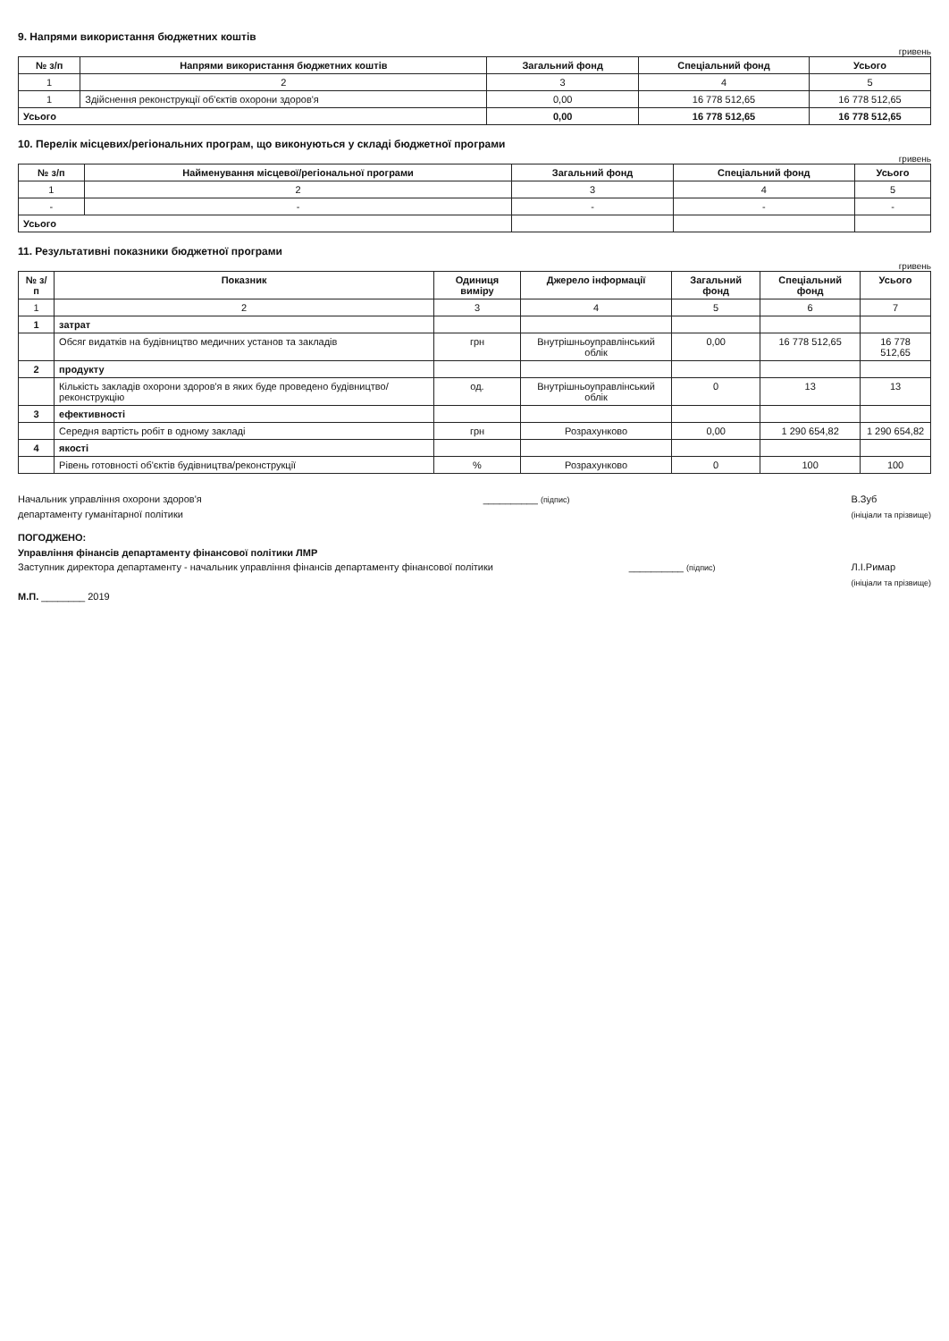9. Напрями використання бюджетних коштів
гривень
| № з/п | Напрями використання бюджетних коштів | Загальний фонд | Спеціальний фонд | Усього |
| --- | --- | --- | --- | --- |
| 1 | 2 | 3 | 4 | 5 |
| 1 | Здійснення реконструкції об'єктів охорони здоров'я | 0,00 | 16 778 512,65 | 16 778 512,65 |
| Усього | | 0,00 | 16 778 512,65 | 16 778 512,65 |
10. Перелік місцевих/регіональних програм, що виконуються у складі бюджетної програми
гривень
| № з/п | Найменування місцевої/регіональної програми | Загальний фонд | Спеціальний фонд | Усього |
| --- | --- | --- | --- | --- |
| 1 | 2 | 3 | 4 | 5 |
| - | - | - | - | - |
| Усього | | | | |
11. Результативні показники бюджетної програми
гривень
| № з/п | Показник | Одиниця виміру | Джерело інформації | Загальний фонд | Спеціальний фонд | Усього |
| --- | --- | --- | --- | --- | --- | --- |
| 1 | 2 | 3 | 4 | 5 | 6 | 7 |
| 1 | затрат | | | | | |
| | Обсяг видатків на будівництво медичних установ та закладів | грн | Внутрішньоуправлінський облік | 0,00 | 16 778 512,65 | 16 778 512,65 |
| 2 | продукту | | | | | |
| | Кількість закладів охорони здоров'я в яких буде проведено будівництво/реконструкцію | од. | Внутрішньоуправлінський облік | 0 | 13 | 13 |
| 3 | ефективності | | | | | |
| | Середня вартість робіт в одному закладі | грн | Розрахунково | 0,00 | 1 290 654,82 | 1 290 654,82 |
| 4 | якості | | | | | |
| | Рівень готовності об'єктів будівництва/реконструкції | % | Розрахунково | 0 | 100 | 100 |
Начальник управління охорони здоров'я
департаменту гуманітарної політики
__________ (підпис)
В.Зуб
(ініціали та прізвище)
ПОГОДЖЕНО:
Управління фінансів департаменту фінансової політики ЛМР
Заступник директора департаменту - начальник управління фінансів департаменту фінансової політики
__________ (підпис)
Л.І.Римар
(ініціали та прізвище)
М.П. ________ 2019